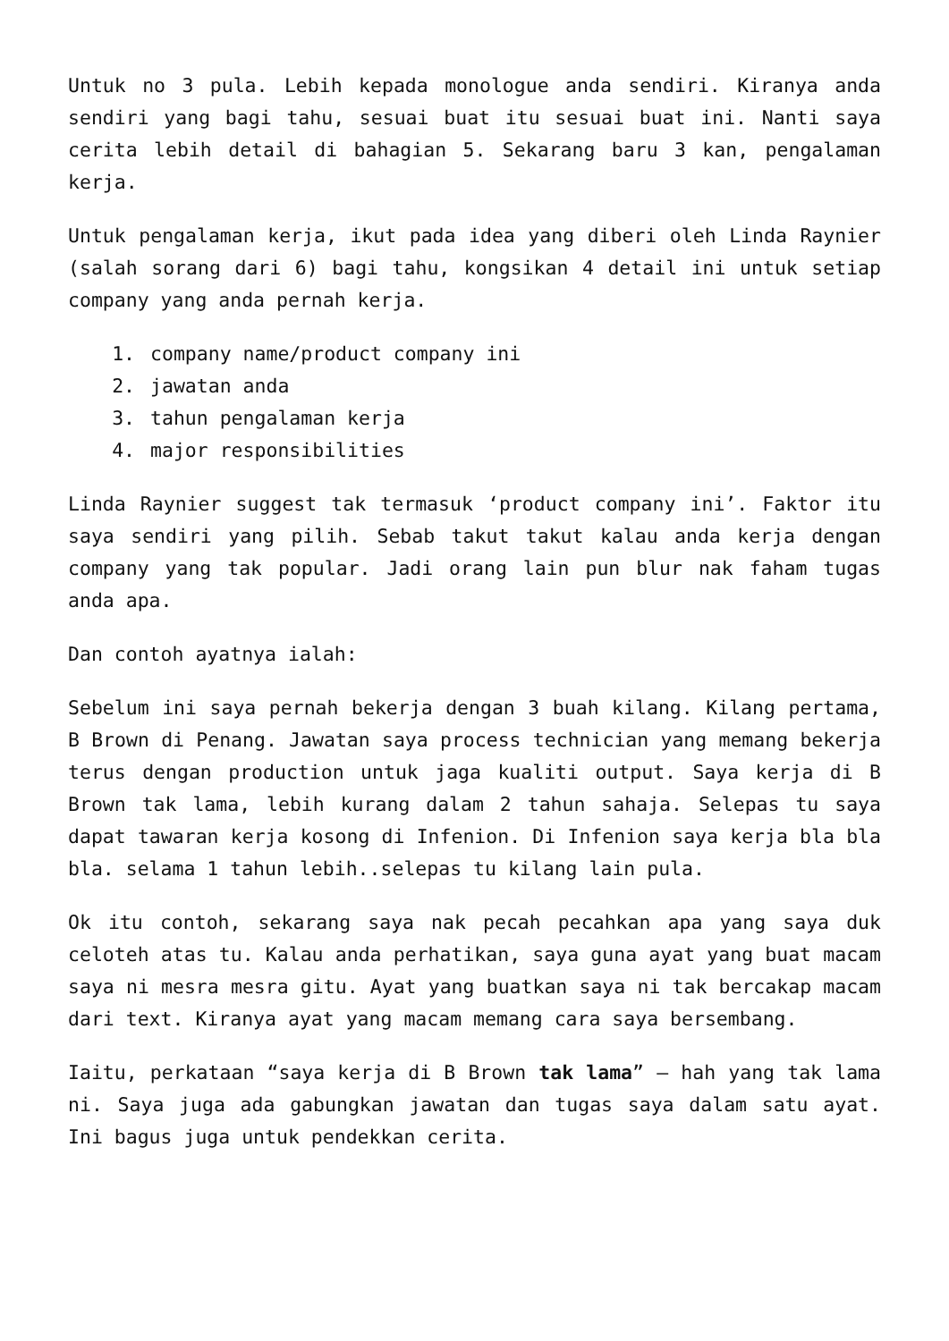Untuk no 3 pula. Lebih kepada monologue anda sendiri. Kiranya anda sendiri yang bagi tahu, sesuai buat itu sesuai buat ini. Nanti saya cerita lebih detail di bahagian 5. Sekarang baru 3 kan, pengalaman kerja.
Untuk pengalaman kerja, ikut pada idea yang diberi oleh Linda Raynier (salah sorang dari 6) bagi tahu, kongsikan 4 detail ini untuk setiap company yang anda pernah kerja.
1. company name/product company ini
2. jawatan anda
3. tahun pengalaman kerja
4. major responsibilities
Linda Raynier suggest tak termasuk ‘product company ini’. Faktor itu saya sendiri yang pilih. Sebab takut takut kalau anda kerja dengan company yang tak popular. Jadi orang lain pun blur nak faham tugas anda apa.
Dan contoh ayatnya ialah:
Sebelum ini saya pernah bekerja dengan 3 buah kilang. Kilang pertama, B Brown di Penang. Jawatan saya process technician yang memang bekerja terus dengan production untuk jaga kualiti output. Saya kerja di B Brown tak lama, lebih kurang dalam 2 tahun sahaja. Selepas tu saya dapat tawaran kerja kosong di Infenion. Di Infenion saya kerja bla bla bla. selama 1 tahun lebih..selepas tu kilang lain pula.
Ok itu contoh, sekarang saya nak pecah pecahkan apa yang saya duk celoteh atas tu. Kalau anda perhatikan, saya guna ayat yang buat macam saya ni mesra mesra gitu. Ayat yang buatkan saya ni tak bercakap macam dari text. Kiranya ayat yang macam memang cara saya bersembang.
Iaitu, perkataan “saya kerja di B Brown tak lama” – hah yang tak lama ni. Saya juga ada gabungkan jawatan dan tugas saya dalam satu ayat. Ini bagus juga untuk pendekkan cerita.